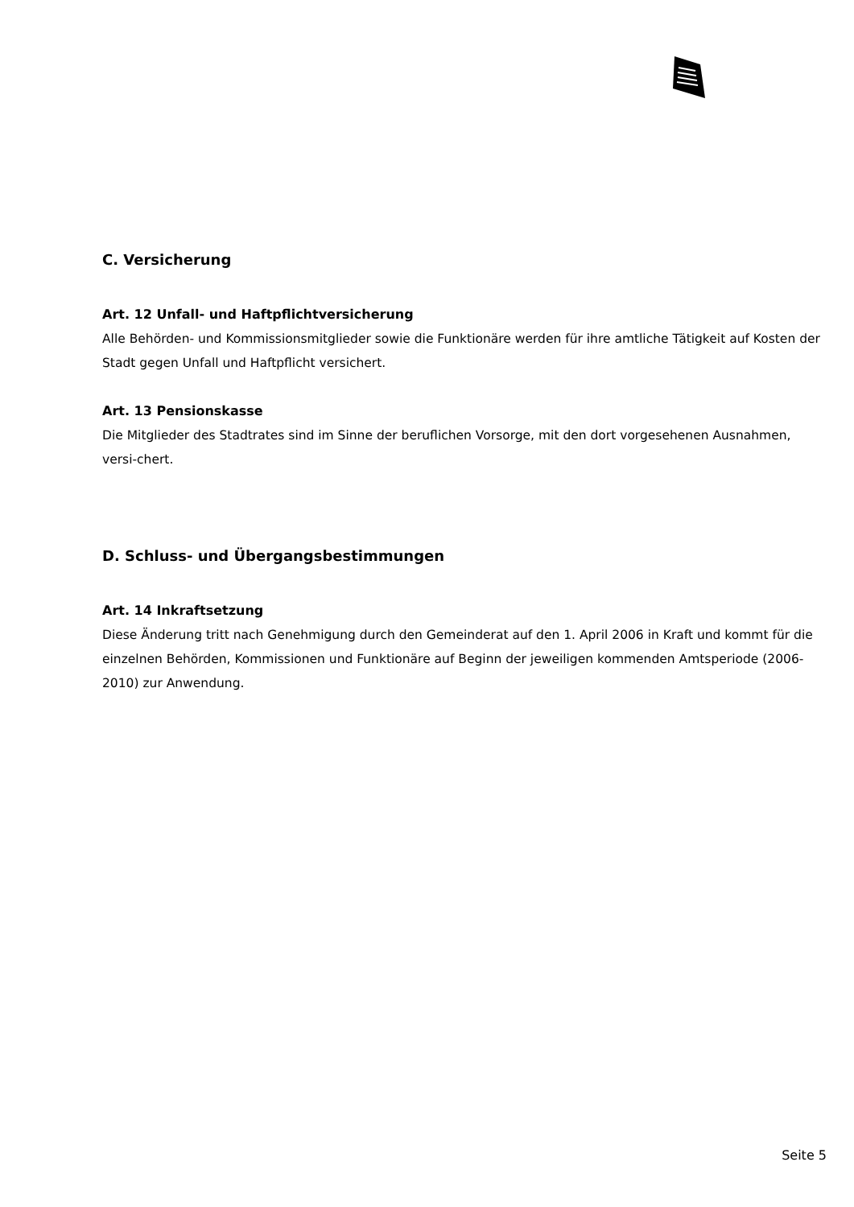C. Versicherung
Art. 12 Unfall- und Haftpflichtversicherung
Alle Behörden- und Kommissionsmitglieder sowie die Funktionäre werden für ihre amtliche Tätigkeit auf Kosten der Stadt gegen Unfall und Haftpflicht versichert.
Art. 13 Pensionskasse
Die Mitglieder des Stadtrates sind im Sinne der beruflichen Vorsorge, mit den dort vorgesehenen Ausnahmen, versi-chert.
D. Schluss- und Übergangsbestimmungen
Art. 14 Inkraftsetzung
Diese Änderung tritt nach Genehmigung durch den Gemeinderat auf den 1. April 2006 in Kraft und kommt für die einzelnen Behörden, Kommissionen und Funktionäre auf Beginn der jeweiligen kommenden Amtsperiode (2006-2010) zur Anwendung.
Seite 5